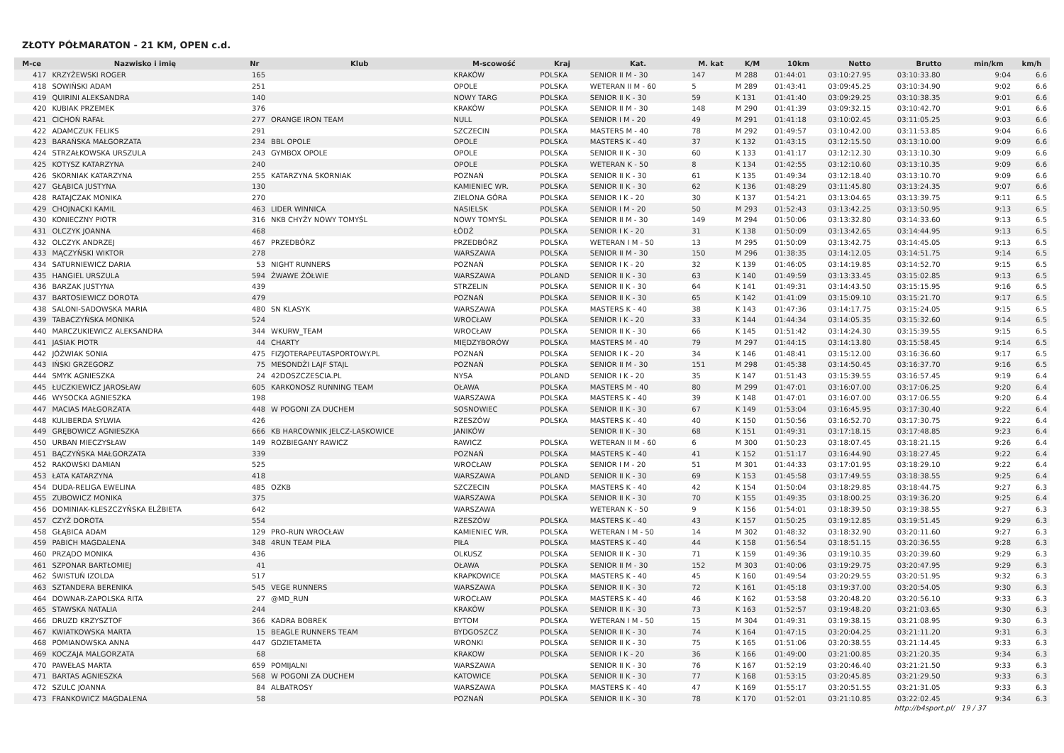ZŁOTY PÓŁMARATON - 21 KM, OPEN c.d.
| M-ce | Nazwisko i imię | Nr | Klub | M-scowość | Kraj | Kat. | M. kat | K/M | 10km | Netto | Brutto | min/km | km/h |
| --- | --- | --- | --- | --- | --- | --- | --- | --- | --- | --- | --- | --- | --- |
| 417 | KRZYŻEWSKI ROGER | 165 | | KRAKÓW | POLSKA | SENIOR II M - 30 | 147 | M 288 | 01:44:01 | 03:10:27.95 | 03:10:33.80 | 9:04 | 6.6 |
| 418 | SOWIŃSKI ADAM | 251 | | OPOLE | POLSKA | WETERAN II M - 60 | 5 | M 289 | 01:43:41 | 03:09:45.25 | 03:10:34.90 | 9:02 | 6.6 |
| 419 | QUIRINI ALEKSANDRA | 140 | | NOWY TARG | POLSKA | SENIOR II K - 30 | 59 | K 131 | 01:41:40 | 03:09:29.25 | 03:10:38.35 | 9:01 | 6.6 |
| 420 | KUBIAK PRZEMEK | 376 | | KRAKÓW | POLSKA | SENIOR II M - 30 | 148 | M 290 | 01:41:39 | 03:09:32.15 | 03:10:42.70 | 9:01 | 6.6 |
| 421 | CICHOŃ RAFAŁ | 277 | ORANGE IRON TEAM | NULL | POLSKA | SENIOR I M - 20 | 49 | M 291 | 01:41:18 | 03:10:02.45 | 03:11:05.25 | 9:03 | 6.6 |
| 422 | ADAMCZUK FELIKS | 291 | | SZCZECIN | POLSKA | MASTERS M - 40 | 78 | M 292 | 01:49:57 | 03:10:42.00 | 03:11:53.85 | 9:04 | 6.6 |
| 423 | BARAŃSKA MAŁGORZATA | 234 | BBL OPOLE | OPOLE | POLSKA | MASTERS K - 40 | 37 | K 132 | 01:43:15 | 03:12:15.50 | 03:13:10.00 | 9:09 | 6.6 |
| 424 | STRZAŁKOWSKA URSZULA | 243 | GYMBOX OPOLE | OPOLE | POLSKA | SENIOR II K - 30 | 60 | K 133 | 01:41:17 | 03:12:12.30 | 03:13:10.30 | 9:09 | 6.6 |
| 425 | KOTYSZ KATARZYNA | 240 | | OPOLE | POLSKA | WETERAN K - 50 | 8 | K 134 | 01:42:55 | 03:12:10.60 | 03:13:10.35 | 9:09 | 6.6 |
| 426 | SKORNIAK KATARZYNA | 255 | KATARZYNA SKORNIAK | POZNAŃ | POLSKA | SENIOR II K - 30 | 61 | K 135 | 01:49:34 | 03:12:18.40 | 03:13:10.70 | 9:09 | 6.6 |
| 427 | GŁĄBICA JUSTYNA | 130 | | KAMIENIEC WR. | POLSKA | SENIOR II K - 30 | 62 | K 136 | 01:48:29 | 03:11:45.80 | 03:13:24.35 | 9:07 | 6.6 |
| 428 | RATAJCZAK MONIKA | 270 | | ZIELONA GÓRA | POLSKA | SENIOR I K - 20 | 30 | K 137 | 01:54:21 | 03:13:04.65 | 03:13:39.75 | 9:11 | 6.5 |
| 429 | CHOJNACKI KAMIL | 463 | LIDER WINNICA | NASIELSK | POLSKA | SENIOR I M - 20 | 50 | M 293 | 01:52:43 | 03:13:42.25 | 03:13:50.95 | 9:13 | 6.5 |
| 430 | KONIECZNY PIOTR | 316 | NKB CHYŻY NOWY TOMYŚL | NOWY TOMYŚL | POLSKA | SENIOR II M - 30 | 149 | M 294 | 01:50:06 | 03:13:32.80 | 03:14:33.60 | 9:13 | 6.5 |
| 431 | OLCZYK JOANNA | 468 | | ŁÓDŹ | POLSKA | SENIOR I K - 20 | 31 | K 138 | 01:50:09 | 03:13:42.65 | 03:14:44.95 | 9:13 | 6.5 |
| 432 | OLCZYK ANDRZEJ | 467 | PRZEDBÓRZ | PRZEDBÓRZ | POLSKA | WETERAN I M - 50 | 13 | M 295 | 01:50:09 | 03:13:42.75 | 03:14:45.05 | 9:13 | 6.5 |
| 433 | MĄCZYŃSKI WIKTOR | 278 | | WARSZAWA | POLSKA | SENIOR II M - 30 | 150 | M 296 | 01:38:35 | 03:14:12.05 | 03:14:51.75 | 9:14 | 6.5 |
| 434 | SATURNIEWICZ DARIA | 53 | NIGHT RUNNERS | POZNAŃ | POLSKA | SENIOR I K - 20 | 32 | K 139 | 01:46:05 | 03:14:19.85 | 03:14:52.70 | 9:15 | 6.5 |
| 435 | HANGIEL URSZULA | 594 | ŻWAWE ŻÓŁWIE | WARSZAWA | POLAND | SENIOR II K - 30 | 63 | K 140 | 01:49:59 | 03:13:33.45 | 03:15:02.85 | 9:13 | 6.5 |
| 436 | BARZAK JUSTYNA | 439 | | STRZELIN | POLSKA | SENIOR II K - 30 | 64 | K 141 | 01:49:31 | 03:14:43.50 | 03:15:15.95 | 9:16 | 6.5 |
| 437 | BARTOSIEWICZ DOROTA | 479 | | POZNAŃ | POLSKA | SENIOR II K - 30 | 65 | K 142 | 01:41:09 | 03:15:09.10 | 03:15:21.70 | 9:17 | 6.5 |
| 438 | SALONI-SADOWSKA MARIA | 480 | SN KLASYK | WARSZAWA | POLSKA | MASTERS K - 40 | 38 | K 143 | 01:47:36 | 03:14:17.75 | 03:15:24.05 | 9:15 | 6.5 |
| 439 | TABACZYŃSKA MONIKA | 524 | | WROCŁAW | POLSKA | SENIOR I K - 20 | 33 | K 144 | 01:44:34 | 03:14:05.35 | 03:15:32.60 | 9:14 | 6.5 |
| 440 | MARCZUKIEWICZ ALEKSANDRA | 344 | WKURW_TEAM | WROCŁAW | POLSKA | SENIOR II K - 30 | 66 | K 145 | 01:51:42 | 03:14:24.30 | 03:15:39.55 | 9:15 | 6.5 |
| 441 | JASIAK PIOTR | 44 | CHARTY | MIĘDZYBORÓW | POLSKA | MASTERS M - 40 | 79 | M 297 | 01:44:15 | 03:14:13.80 | 03:15:58.45 | 9:14 | 6.5 |
| 442 | JÓŹWIAK SONIA | 475 | FIZJOTERAPEUTASPORTOWY.PL | POZNAŃ | POLSKA | SENIOR I K - 20 | 34 | K 146 | 01:48:41 | 03:15:12.00 | 03:16:36.60 | 9:17 | 6.5 |
| 443 | IŃSKI GRZEGORZ | 75 | MESONDŻI LAJF STAJL | POZNAŃ | POLSKA | SENIOR II M - 30 | 151 | M 298 | 01:45:38 | 03:14:50.45 | 03:16:37.70 | 9:16 | 6.5 |
| 444 | SMYK AGNIESZKA | 24 | 42DOSZCZESCIA.PL | NYSA | POLAND | SENIOR I K - 20 | 35 | K 147 | 01:51:43 | 03:15:39.55 | 03:16:57.45 | 9:19 | 6.4 |
| 445 | ŁUCZKIEWICZ JAROSŁAW | 605 | KARKONOSZ RUNNING TEAM | OŁAWA | POLSKA | MASTERS M - 40 | 80 | M 299 | 01:47:01 | 03:16:07.00 | 03:17:06.25 | 9:20 | 6.4 |
| 446 | WYSOCKA AGNIESZKA | 198 | | WARSZAWA | POLSKA | MASTERS K - 40 | 39 | K 148 | 01:47:01 | 03:16:07.00 | 03:17:06.55 | 9:20 | 6.4 |
| 447 | MACIAS MAŁGORZATA | 448 | W POGONI ZA DUCHEM | SOSNOWIEC | POLSKA | SENIOR II K - 30 | 67 | K 149 | 01:53:04 | 03:16:45.95 | 03:17:30.40 | 9:22 | 6.4 |
| 448 | KULIBERDA SYLWIA | 426 | | RZESZÓW | POLSKA | MASTERS K - 40 | 40 | K 150 | 01:50:56 | 03:16:52.70 | 03:17:30.75 | 9:22 | 6.4 |
| 449 | GRĘBOWICZ AGNIESZKA | 666 | KB HARCOWNIK JELCZ-LASKOWICE | JANIKÓW | | SENIOR II K - 30 | 68 | K 151 | 01:49:31 | 03:17:18.15 | 03:17:48.85 | 9:23 | 6.4 |
| 450 | URBAN MIECZYSŁAW | 149 | ROZBIEGANY RAWICZ | RAWICZ | POLSKA | WETERAN II M - 60 | 6 | M 300 | 01:50:23 | 03:18:07.45 | 03:18:21.15 | 9:26 | 6.4 |
| 451 | BĄCZYŃSKA MAŁGORZATA | 339 | | POZNAŃ | POLSKA | MASTERS K - 40 | 41 | K 152 | 01:51:17 | 03:16:44.90 | 03:18:27.45 | 9:22 | 6.4 |
| 452 | RAKOWSKI DAMIAN | 525 | | WROCŁAW | POLSKA | SENIOR I M - 20 | 51 | M 301 | 01:44:33 | 03:17:01.95 | 03:18:29.10 | 9:22 | 6.4 |
| 453 | ŁATA KATARZYNA | 418 | | WARSZAWA | POLAND | SENIOR II K - 30 | 69 | K 153 | 01:45:58 | 03:17:49.55 | 03:18:38.55 | 9:25 | 6.4 |
| 454 | DUDA-RELIGA EWELINA | 485 | OZKB | SZCZECIN | POLSKA | MASTERS K - 40 | 42 | K 154 | 01:50:04 | 03:18:29.85 | 03:18:44.75 | 9:27 | 6.3 |
| 455 | ZUBOWICZ MONIKA | 375 | | WARSZAWA | POLSKA | SENIOR II K - 30 | 70 | K 155 | 01:49:35 | 03:18:00.25 | 03:19:36.20 | 9:25 | 6.4 |
| 456 | DOMINIAK-KLESZCZYŃSKA ELŻBIETA | 642 | | WARSZAWA | | WETERAN K - 50 | 9 | K 156 | 01:54:01 | 03:18:39.50 | 03:19:38.55 | 9:27 | 6.3 |
| 457 | CZYŻ DOROTA | 554 | | RZESZÓW | POLSKA | MASTERS K - 40 | 43 | K 157 | 01:50:25 | 03:19:12.85 | 03:19:51.45 | 9:29 | 6.3 |
| 458 | GŁĄBICA ADAM | 129 | PRO-RUN WROCŁAW | KAMIENIEC WR. | POLSKA | WETERAN I M - 50 | 14 | M 302 | 01:48:32 | 03:18:32.90 | 03:20:11.60 | 9:27 | 6.3 |
| 459 | PABICH MAGDALENA | 348 | 4RUN TEAM PIŁA | PIŁA | POLSKA | MASTERS K - 40 | 44 | K 158 | 01:56:54 | 03:18:51.15 | 03:20:36.55 | 9:28 | 6.3 |
| 460 | PRZĄDO MONIKA | 436 | | OLKUSZ | POLSKA | SENIOR II K - 30 | 71 | K 159 | 01:49:36 | 03:19:10.35 | 03:20:39.60 | 9:29 | 6.3 |
| 461 | SZPONAR BARTŁOMIEJ | 41 | | OŁAWA | POLSKA | SENIOR II M - 30 | 152 | M 303 | 01:40:06 | 03:19:29.75 | 03:20:47.95 | 9:29 | 6.3 |
| 462 | ŚWISTUŃ IZOLDA | 517 | | KRAPKOWICE | POLSKA | MASTERS K - 40 | 45 | K 160 | 01:49:54 | 03:20:29.55 | 03:20:51.95 | 9:32 | 6.3 |
| 463 | SZTANDERA BERENIKA | 545 | VEGE RUNNERS | WARSZAWA | POLSKA | SENIOR II K - 30 | 72 | K 161 | 01:45:18 | 03:19:37.00 | 03:20:54.05 | 9:30 | 6.3 |
| 464 | DOWNAR-ZAPOLSKA RITA | 27 | @MD_RUN | WROCŁAW | POLSKA | MASTERS K - 40 | 46 | K 162 | 01:53:58 | 03:20:48.20 | 03:20:56.10 | 9:33 | 6.3 |
| 465 | STAWSKA NATALIA | 244 | | KRAKÓW | POLSKA | SENIOR II K - 30 | 73 | K 163 | 01:52:57 | 03:19:48.20 | 03:21:03.65 | 9:30 | 6.3 |
| 466 | DRUZD KRZYSZTOF | 366 | KADRA BOBREK | BYTOM | POLSKA | WETERAN I M - 50 | 15 | M 304 | 01:49:31 | 03:19:38.15 | 03:21:08.95 | 9:30 | 6.3 |
| 467 | KWIATKOWSKA MARTA | 15 | BEAGLE RUNNERS TEAM | BYDGOSZCZ | POLSKA | SENIOR II K - 30 | 74 | K 164 | 01:47:15 | 03:20:04.25 | 03:21:11.20 | 9:31 | 6.3 |
| 468 | POMIANOWSKA ANNA | 447 | GDZIETAMETA | WRONKI | POLSKA | SENIOR II K - 30 | 75 | K 165 | 01:51:06 | 03:20:38.55 | 03:21:14.45 | 9:33 | 6.3 |
| 469 | KOCZAJA MALGORZATA | 68 | | KRAKOW | POLSKA | SENIOR I K - 20 | 36 | K 166 | 01:49:00 | 03:21:00.85 | 03:21:20.35 | 9:34 | 6.3 |
| 470 | PAWEŁAS MARTA | 659 | POMIJALNI | WARSZAWA | | SENIOR II K - 30 | 76 | K 167 | 01:52:19 | 03:20:46.40 | 03:21:21.50 | 9:33 | 6.3 |
| 471 | BARTAS AGNIESZKA | 568 | W POGONI ZA DUCHEM | KATOWICE | POLSKA | SENIOR II K - 30 | 77 | K 168 | 01:53:15 | 03:20:45.85 | 03:21:29.50 | 9:33 | 6.3 |
| 472 | SZULC JOANNA | 84 | ALBATROSY | WARSZAWA | POLSKA | MASTERS K - 40 | 47 | K 169 | 01:55:17 | 03:20:51.55 | 03:21:31.05 | 9:33 | 6.3 |
| 473 | FRANKOWICZ MAGDALENA | 58 | | POZNAŃ | POLSKA | SENIOR II K - 30 | 78 | K 170 | 01:52:01 | 03:21:10.85 | 03:22:02.45 | 9:34 | 6.3 |
http://b4sport.pl/ 19 / 37